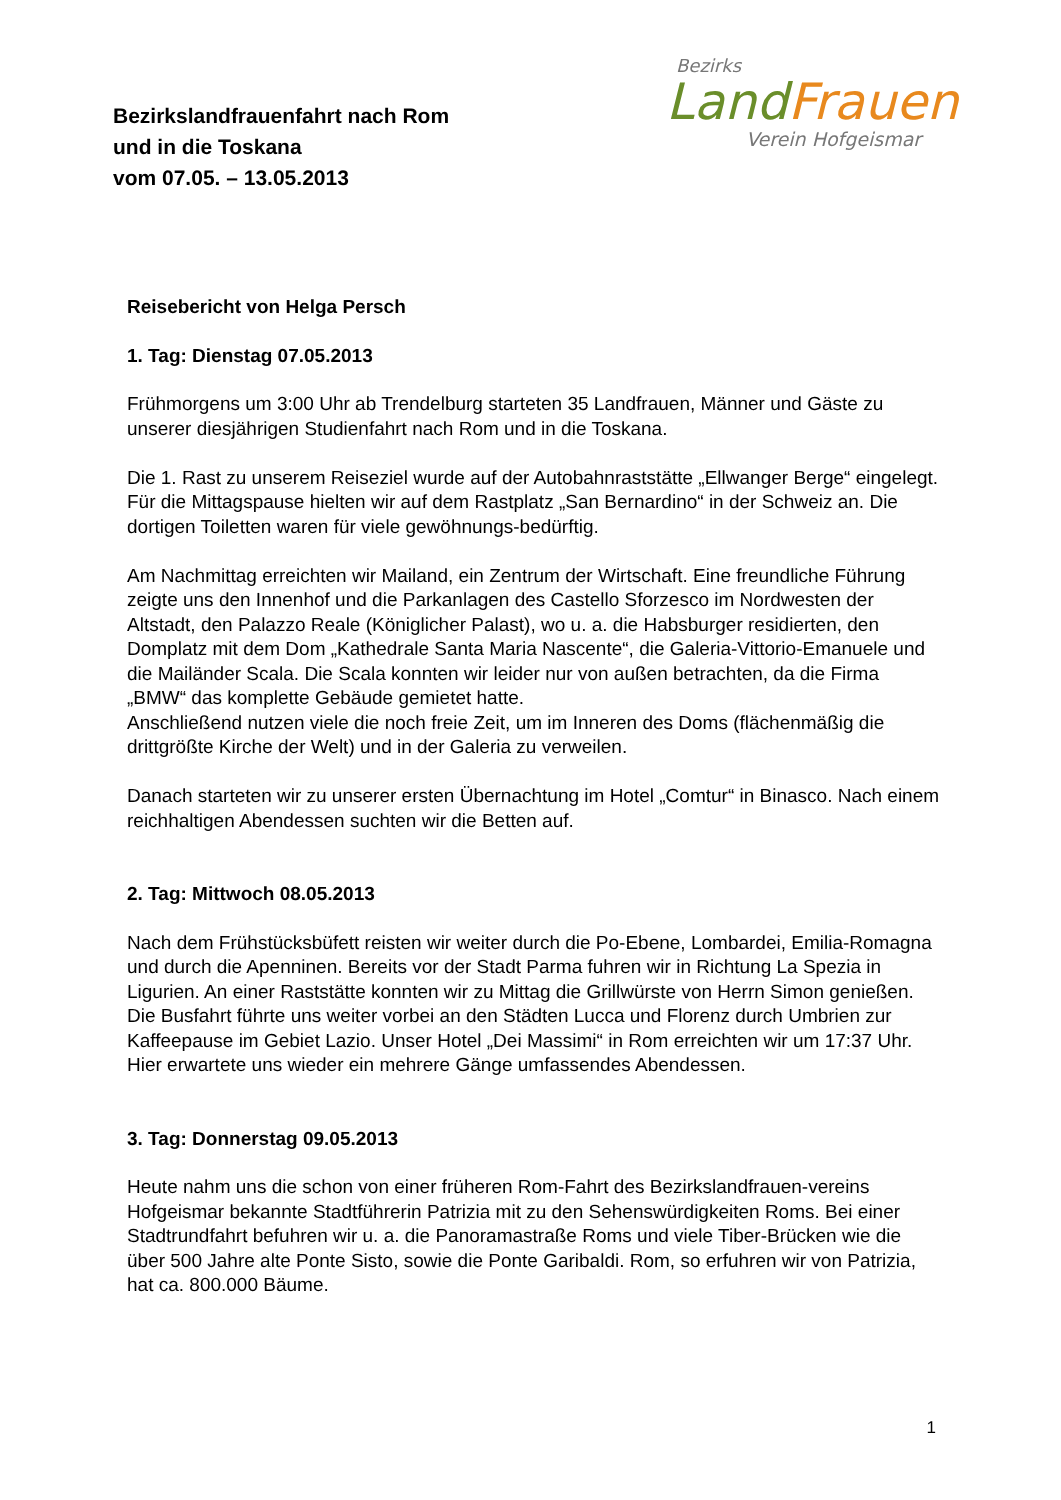Bezirkslandfrauenfahrt nach Rom
und in die Toskana
vom 07.05. – 13.05.2013
Bezirks
Land Frauen
Verein Hofgeismar
Reisebericht von Helga Persch
1. Tag: Dienstag 07.05.2013
Frühmorgens um 3:00 Uhr ab Trendelburg starteten 35 Landfrauen, Männer und Gäste zu unserer diesjährigen Studienfahrt nach Rom und in die Toskana.
Die 1. Rast zu unserem Reiseziel wurde auf der Autobahnraststätte „Ellwanger Berge“ eingelegt. Für die Mittagspause hielten wir auf dem Rastplatz „San Bernardino“ in der Schweiz an. Die dortigen Toiletten waren für viele gewöhnungs-bedürftig.
Am Nachmittag erreichten wir Mailand, ein Zentrum der Wirtschaft. Eine freundliche Führung zeigte uns den Innenhof und die Parkanlagen des Castello Sforzesco im Nordwesten der Altstadt, den Palazzo Reale (Königlicher Palast), wo u. a. die Habsburger residierten, den Domplatz mit dem Dom „Kathedrale Santa Maria Nascente“, die Galeria-Vittorio-Emanuele und die Mailänder Scala. Die Scala konnten wir leider nur von außen betrachten, da die Firma „BMW“ das komplette Gebäude gemietet hatte.
Anschließend nutzen viele die noch freie Zeit, um im Inneren des Doms (flächenmäßig die drittgrößte Kirche der Welt) und in der Galeria zu verweilen.
Danach starteten wir zu unserer ersten Übernachtung im Hotel „Comtur“ in Binasco. Nach einem reichhaltigen Abendessen suchten wir die Betten auf.
2. Tag: Mittwoch 08.05.2013
Nach dem Frühstücksbüfett reisten wir weiter durch die Po-Ebene, Lombardei, Emilia-Romagna und durch die Apenninen. Bereits vor der Stadt Parma fuhren wir in Richtung La Spezia in Ligurien. An einer Raststätte konnten wir zu Mittag die Grillwürste von Herrn Simon genießen. Die Busfahrt führte uns weiter vorbei an den Städten Lucca und Florenz durch Umbrien zur Kaffeepause im Gebiet Lazio. Unser Hotel „Dei Massimi“ in Rom erreichten wir um 17:37 Uhr. Hier erwartete uns wieder ein mehrere Gänge umfassendes Abendessen.
3. Tag: Donnerstag 09.05.2013
Heute nahm uns die schon von einer früheren Rom-Fahrt des Bezirkslandfrauen-vereins Hofgeismar bekannte Stadtführerin Patrizia mit zu den Sehenswürdigkeiten Roms. Bei einer Stadtrundfahrt befuhren wir u. a. die Panoramastraße Roms und viele Tiber-Brücken wie die über 500 Jahre alte Ponte Sisto, sowie die Ponte Garibaldi. Rom, so erfuhren wir von Patrizia, hat ca. 800.000 Bäume.
1